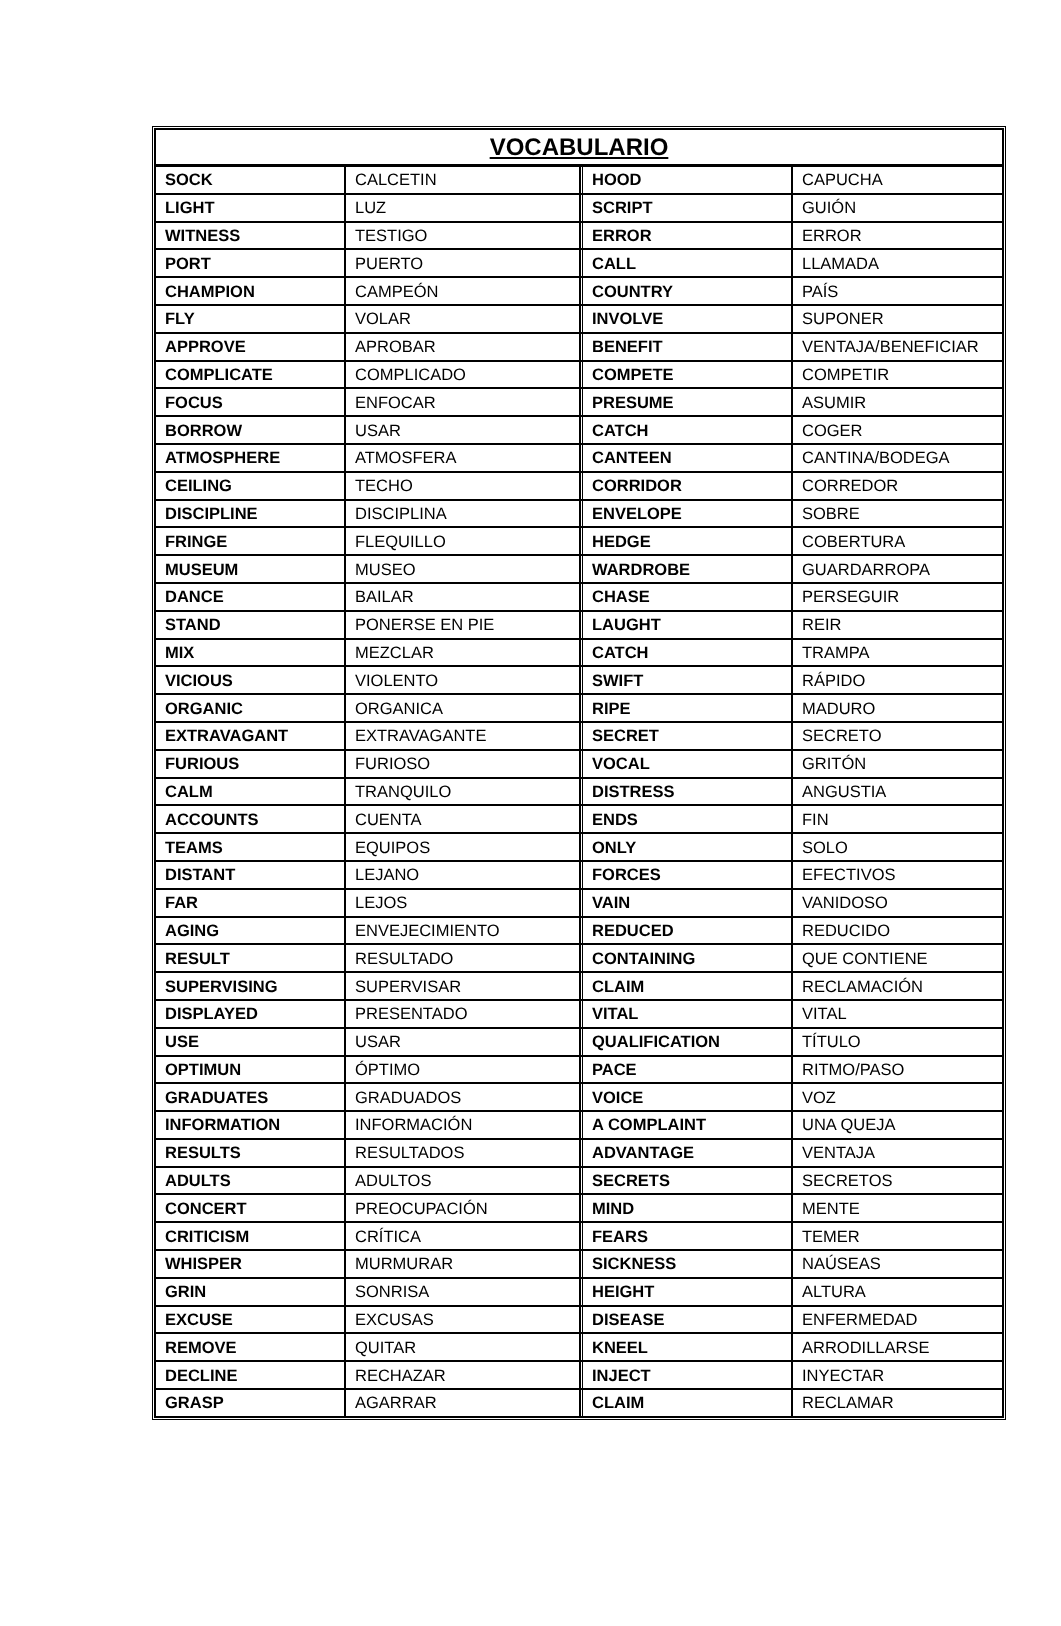| VOCABULARIO | | | |
| --- | --- | --- | --- |
| SOCK | CALCETIN | HOOD | CAPUCHA |
| LIGHT | LUZ | SCRIPT | GUIÓN |
| WITNESS | TESTIGO | ERROR | ERROR |
| PORT | PUERTO | CALL | LLAMADA |
| CHAMPION | CAMPEÓN | COUNTRY | PAÍS |
| FLY | VOLAR | INVOLVE | SUPONER |
| APPROVE | APROBAR | BENEFIT | VENTAJA/BENEFICIAR |
| COMPLICATE | COMPLICADO | COMPETE | COMPETIR |
| FOCUS | ENFOCAR | PRESUME | ASUMIR |
| BORROW | USAR | CATCH | COGER |
| ATMOSPHERE | ATMOSFERA | CANTEEN | CANTINA/BODEGA |
| CEILING | TECHO | CORRIDOR | CORREDOR |
| DISCIPLINE | DISCIPLINA | ENVELOPE | SOBRE |
| FRINGE | FLEQUILLO | HEDGE | COBERTURA |
| MUSEUM | MUSEO | WARDROBE | GUARDARROPA |
| DANCE | BAILAR | CHASE | PERSEGUIR |
| STAND | PONERSE EN PIE | LAUGHT | REIR |
| MIX | MEZCLAR | CATCH | TRAMPA |
| VICIOUS | VIOLENTO | SWIFT | RÁPIDO |
| ORGANIC | ORGANICA | RIPE | MADURO |
| EXTRAVAGANT | EXTRAVAGANTE | SECRET | SECRETO |
| FURIOUS | FURIOSO | VOCAL | GRITÓN |
| CALM | TRANQUILO | DISTRESS | ANGUSTIA |
| ACCOUNTS | CUENTA | ENDS | FIN |
| TEAMS | EQUIPOS | ONLY | SOLO |
| DISTANT | LEJANO | FORCES | EFECTIVOS |
| FAR | LEJOS | VAIN | VANIDOSO |
| AGING | ENVEJECIMIENTO | REDUCED | REDUCIDO |
| RESULT | RESULTADO | CONTAINING | QUE CONTIENE |
| SUPERVISING | SUPERVISAR | CLAIM | RECLAMACIÓN |
| DISPLAYED | PRESENTADO | VITAL | VITAL |
| USE | USAR | QUALIFICATION | TÍTULO |
| OPTIMUN | ÓPTIMO | PACE | RITMO/PASO |
| GRADUATES | GRADUADOS | VOICE | VOZ |
| INFORMATION | INFORMACIÓN | A COMPLAINT | UNA QUEJA |
| RESULTS | RESULTADOS | ADVANTAGE | VENTAJA |
| ADULTS | ADULTOS | SECRETS | SECRETOS |
| CONCERT | PREOCUPACIÓN | MIND | MENTE |
| CRITICISM | CRÍTICA | FEARS | TEMER |
| WHISPER | MURMURAR | SICKNESS | NAÚSEAS |
| GRIN | SONRISA | HEIGHT | ALTURA |
| EXCUSE | EXCUSAS | DISEASE | ENFERMEDAD |
| REMOVE | QUITAR | KNEEL | ARRODILLARSE |
| DECLINE | RECHAZAR | INJECT | INYECTAR |
| GRASP | AGARRAR | CLAIM | RECLAMAR |